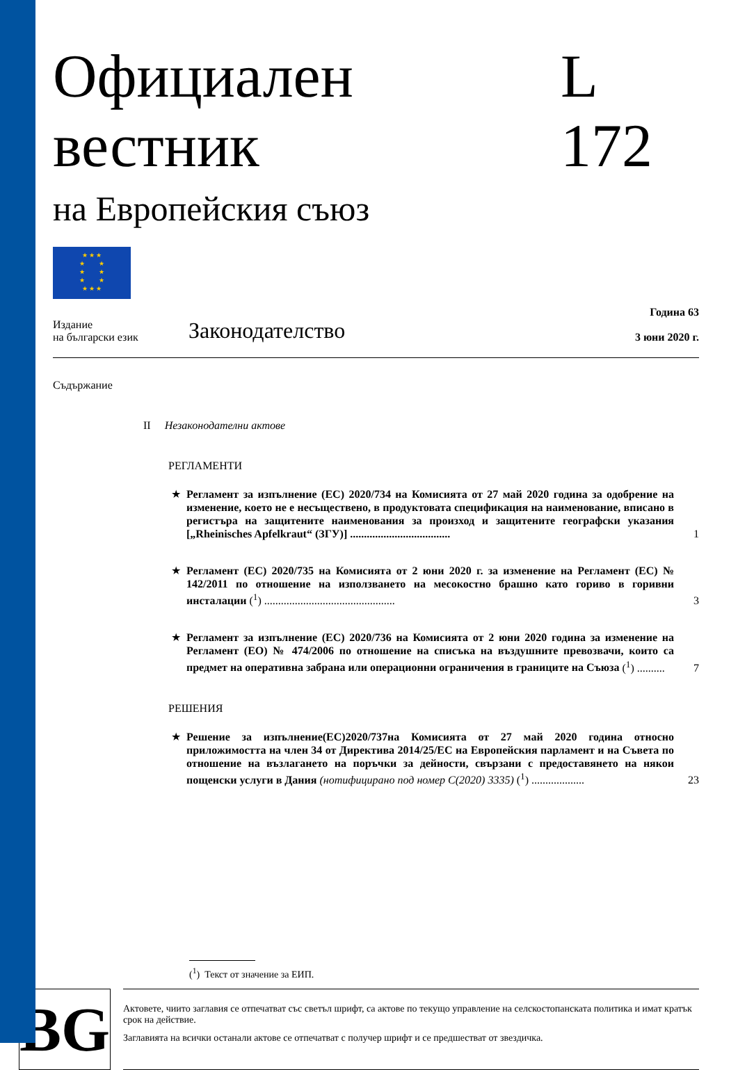Официален вестник L 172
на Европейския съюз
★ ★ ★
★ ★
★ ★
★ ★
★ ★ ★
Издание
на български език
Законодателство
Година 63
3 юни 2020 г.
Съдържание
II Незаконодателни актове
РЕГЛАМЕНТИ
★
Регламент за изпълнение (ЕС) 2020/734 на Комисията от 27 май 2020 година за одобрение на изменение, което не е несъществено, в продуктовата спецификация на наименование, вписано в регистъра на защитените наименования за произход и защитените географски указания [„Rheinisches Apfelkraut“ (ЗГУ)] ....................................
1
★
Регламент (ЕС) 2020/735 на Комисията от 2 юни 2020 г. за изменение на Регламент (ЕС) № 142/2011 по отношение на използването на месокостно брашно като гориво в горивни инсталации (<sup>1</sup>) ...............................................
3
★
Регламент за изпълнение (ЕС) 2020/736 на Комисията от 2 юни 2020 година за изменение на Регламент (ЕО) № 474/2006 по отношение на списъка на въздушните превозвачи, които са предмет на оперативна забрана или операционни ограничения в границите на Съюза (<sup>1</sup>) ..........
7
РЕШЕНИЯ
★
Решение за изпълнение(ЕС)2020/737на Комисията от 27 май 2020 година относно приложимостта на член 34 от Директива 2014/25/ЕС на Европейския парламент и на Съвета по отношение на възлагането на поръчки за дейности, свързани с предоставянето на някои пощенски услуги в Дания (нотифицирано под номер C(2020) 3335) (<sup>1</sup>) ...................
23
(<sup>1</sup>) Текст от значение за ЕИП.
BG
Актовете, чиито заглавия се отпечатват със светъл шрифт, са актове по текущо управление на селскостопанската политика и имат кратък срок на действие.
Заглавията на всички останали актове се отпечатват с получер шрифт и се предшестват от звездичка.